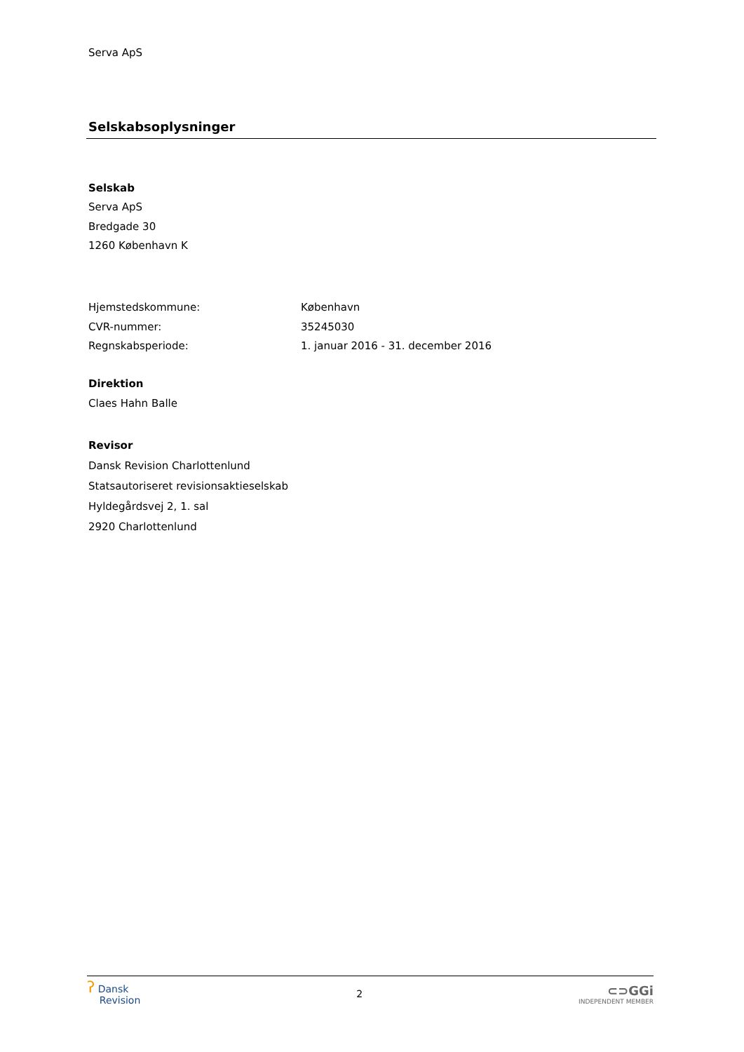Serva ApS
Selskabsoplysninger
Selskab
Serva ApS
Bredgade 30
1260 København K
| Hjemstedskommune: | København |
| CVR-nummer: | 35245030 |
| Regnskabsperiode: | 1. januar 2016 - 31. december 2016 |
Direktion
Claes Hahn Balle
Revisor
Dansk Revision Charlottenlund
Statsautoriseret revisionsaktieselskab
Hyldegårdsvej 2, 1. sal
2920 Charlottenlund
ʔ Dansk
Revision
2
⊂⊃GGi
INDEPENDENT MEMBER